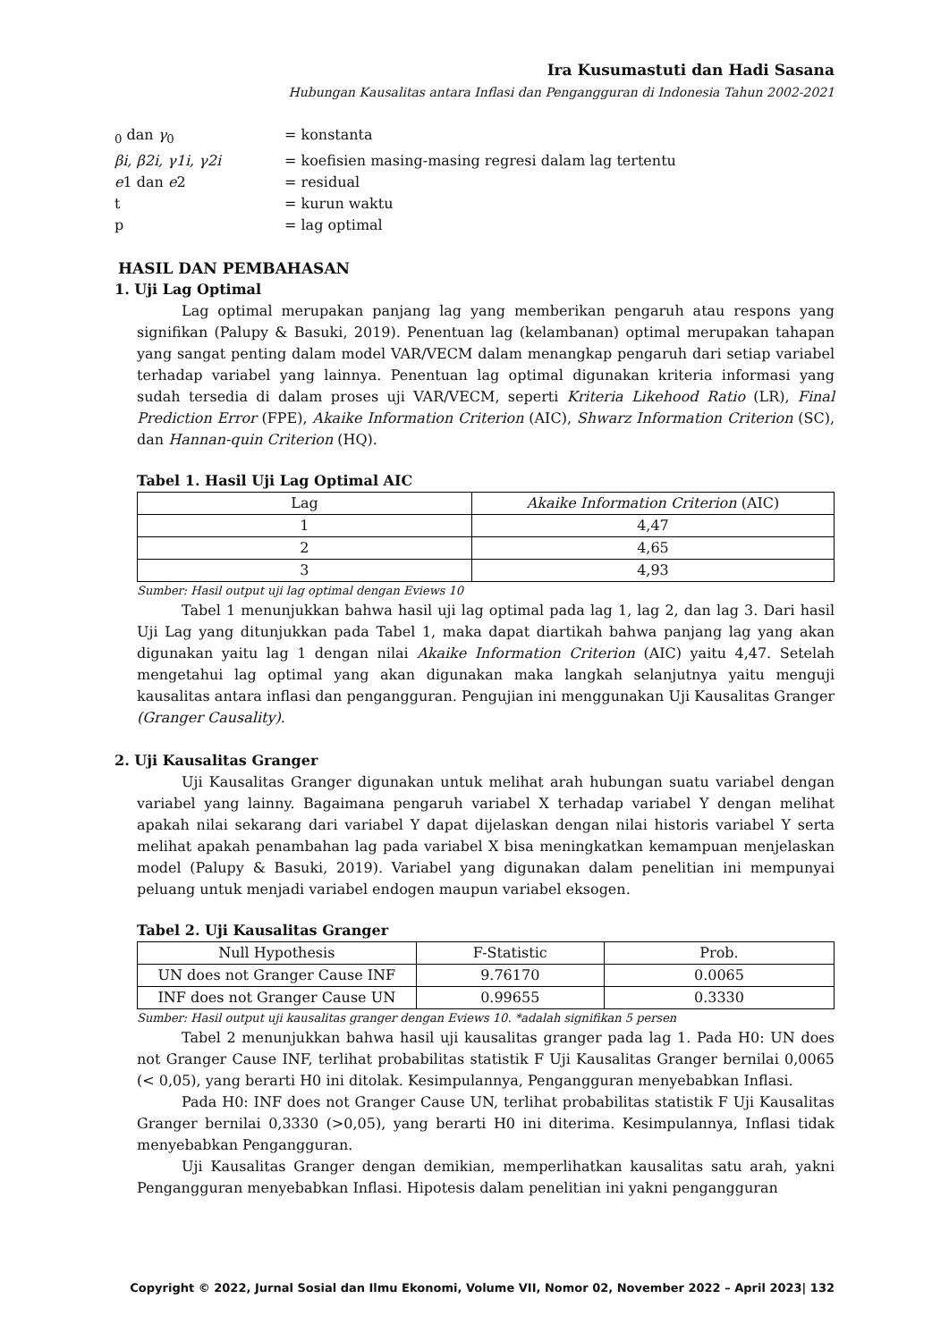Ira Kusumastuti dan Hadi Sasana
Hubungan Kausalitas antara Inflasi dan Pengangguran di Indonesia Tahun 2002-2021
<sub>0</sub> dan γ<sub>0</sub> = konstanta
βi, β2i, γ1i, γ2i = koefisien masing-masing regresi dalam lag tertentu
e1 dan e2 = residual
t = kurun waktu
p = lag optimal
HASIL DAN PEMBAHASAN
1. Uji Lag Optimal
Lag optimal merupakan panjang lag yang memberikan pengaruh atau respons yang signifikan (Palupy & Basuki, 2019). Penentuan lag (kelambanan) optimal merupakan tahapan yang sangat penting dalam model VAR/VECM dalam menangkap pengaruh dari setiap variabel terhadap variabel yang lainnya. Penentuan lag optimal digunakan kriteria informasi yang sudah tersedia di dalam proses uji VAR/VECM, seperti Kriteria Likehood Ratio (LR), Final Prediction Error (FPE), Akaike Information Criterion (AIC), Shwarz Information Criterion (SC), dan Hannan-quin Criterion (HQ).
Tabel 1. Hasil Uji Lag Optimal AIC
| Lag | Akaike Information Criterion (AIC) |
| --- | --- |
| 1 | 4,47 |
| 2 | 4,65 |
| 3 | 4,93 |
Sumber: Hasil output uji lag optimal dengan Eviews 10
Tabel 1 menunjukkan bahwa hasil uji lag optimal pada lag 1, lag 2, dan lag 3. Dari hasil Uji Lag yang ditunjukkan pada Tabel 1, maka dapat diartikah bahwa panjang lag yang akan digunakan yaitu lag 1 dengan nilai Akaike Information Criterion (AIC) yaitu 4,47. Setelah mengetahui lag optimal yang akan digunakan maka langkah selanjutnya yaitu menguji kausalitas antara inflasi dan pengangguran. Pengujian ini menggunakan Uji Kausalitas Granger (Granger Causality).
2. Uji Kausalitas Granger
Uji Kausalitas Granger digunakan untuk melihat arah hubungan suatu variabel dengan variabel yang lainny. Bagaimana pengaruh variabel X terhadap variabel Y dengan melihat apakah nilai sekarang dari variabel Y dapat dijelaskan dengan nilai historis variabel Y serta melihat apakah penambahan lag pada variabel X bisa meningkatkan kemampuan menjelaskan model (Palupy & Basuki, 2019). Variabel yang digunakan dalam penelitian ini mempunyai peluang untuk menjadi variabel endogen maupun variabel eksogen.
Tabel 2. Uji Kausalitas Granger
| Null Hypothesis | F-Statistic | Prob. |
| --- | --- | --- |
| UN does not Granger Cause INF | 9.76170 | 0.0065 |
| INF does not Granger Cause UN | 0.99655 | 0.3330 |
Sumber: Hasil output uji kausalitas granger dengan Eviews 10. *adalah signifikan 5 persen
Tabel 2 menunjukkan bahwa hasil uji kausalitas granger pada lag 1. Pada H0: UN does not Granger Cause INF, terlihat probabilitas statistik F Uji Kausalitas Granger bernilai 0,0065 (< 0,05), yang berarti H0 ini ditolak. Kesimpulannya, Pengangguran menyebabkan Inflasi.
Pada H0: INF does not Granger Cause UN, terlihat probabilitas statistik F Uji Kausalitas Granger bernilai 0,3330 (>0,05), yang berarti H0 ini diterima. Kesimpulannya, Inflasi tidak menyebabkan Pengangguran.
Uji Kausalitas Granger dengan demikian, memperlihatkan kausalitas satu arah, yakni Pengangguran menyebabkan Inflasi. Hipotesis dalam penelitian ini yakni pengangguran
Copyright © 2022, Jurnal Sosial dan Ilmu Ekonomi, Volume VII, Nomor 02, November 2022 – April 2023| 132